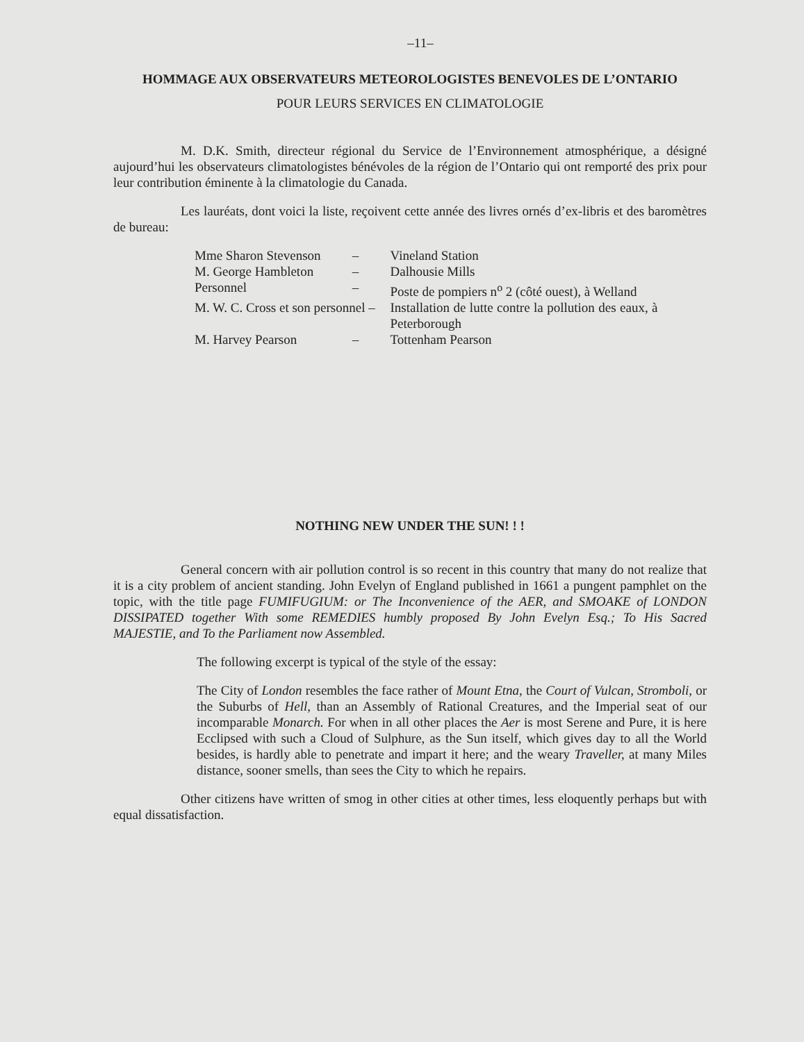–11–
HOMMAGE AUX OBSERVATEURS METEOROLOGISTES BENEVOLES DE L’ONTARIO
POUR LEURS SERVICES EN CLIMATOLOGIE
M. D.K. Smith, directeur régional du Service de l’Environnement atmosphérique, a désigné aujourd’hui les observateurs climatologistes bénévoles de la région de l’Ontario qui ont remporté des prix pour leur contribution éminente à la climatologie du Canada.
Les lauréats, dont voici la liste, reçoivent cette année des livres ornés d’ex-libris et des baromètres de bureau:
| Mme Sharon Stevenson | – | Vineland Station |
| M. George Hambleton | – | Dalhousie Mills |
| Personnel | – | Poste de pompiers n<sup>o</sup> 2 (côté ouest), à Welland |
| M. W. C. Cross et son personnel – | | Installation de lutte contre la pollution des eaux, à Peterborough |
| M. Harvey Pearson | – | Tottenham Pearson |
NOTHING NEW UNDER THE SUN! ! !
General concern with air pollution control is so recent in this country that many do not realize that it is a city problem of ancient standing. John Evelyn of England published in 1661 a pungent pamphlet on the topic, with the title page FUMIFUGIUM: or The Inconvenience of the AER, and SMOAKE of LONDON DISSIPATED together With some REMEDIES humbly proposed By John Evelyn Esq.; To His Sacred MAJESTIE, and To the Parliament now Assembled.
The following excerpt is typical of the style of the essay:
The City of London resembles the face rather of Mount Etna, the Court of Vulcan, Stromboli, or the Suburbs of Hell, than an Assembly of Rational Creatures, and the Imperial seat of our incomparable Monarch. For when in all other places the Aer is most Serene and Pure, it is here Ecclipsed with such a Cloud of Sulphure, as the Sun itself, which gives day to all the World besides, is hardly able to penetrate and impart it here; and the weary Traveller, at many Miles distance, sooner smells, than sees the City to which he repairs.
Other citizens have written of smog in other cities at other times, less eloquently perhaps but with equal dissatisfaction.